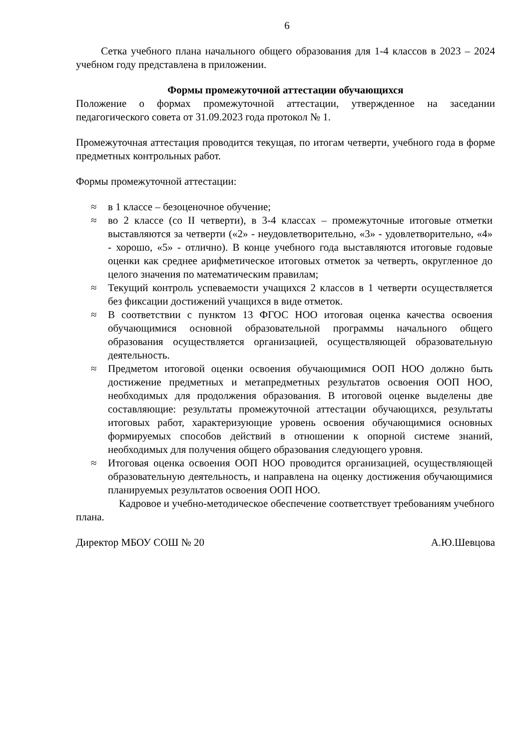6
Сетка учебного плана начального общего образования для 1-4 классов в 2023 – 2024 учебном году представлена в приложении.
Формы промежуточной аттестации обучающихся
Положение о формах промежуточной аттестации, утвержденное на заседании педагогического совета от 31.09.2023 года протокол № 1.
Промежуточная аттестация проводится текущая, по итогам четверти, учебного года в форме предметных контрольных работ.
Формы промежуточной аттестации:
≈ в 1 классе – безоценочное обучение;
≈ во 2 классе (со II четверти), в 3-4 классах – промежуточные итоговые отметки выставляются за четверти («2» - неудовлетворительно, «3» - удовлетворительно, «4» - хорошо, «5» - отлично). В конце учебного года выставляются итоговые годовые оценки как среднее арифметическое итоговых отметок за четверть, округленное до целого значения по математическим правилам;
≈ Текущий контроль успеваемости учащихся 2 классов в 1 четверти осуществляется без фиксации достижений учащихся в виде отметок.
≈ В соответствии с пунктом 13 ФГОС НОО итоговая оценка качества освоения обучающимися основной образовательной программы начального общего образования осуществляется организацией, осуществляющей образовательную деятельность.
≈ Предметом итоговой оценки освоения обучающимися ООП НОО должно быть достижение предметных и метапредметных результатов освоения ООП НОО, необходимых для продолжения образования. В итоговой оценке выделены две составляющие: результаты промежуточной аттестации обучающихся, результаты итоговых работ, характеризующие уровень освоения обучающимися основных формируемых способов действий в отношении к опорной системе знаний, необходимых для получения общего образования следующего уровня.
≈ Итоговая оценка освоения ООП НОО проводится организацией, осуществляющей образовательную деятельность, и направлена на оценку достижения обучающимися планируемых результатов освоения ООП НОО.
Кадровое и учебно-методическое обеспечение соответствует требованиям учебного плана.
Директор МБОУ СОШ № 20 А.Ю.Шевцова